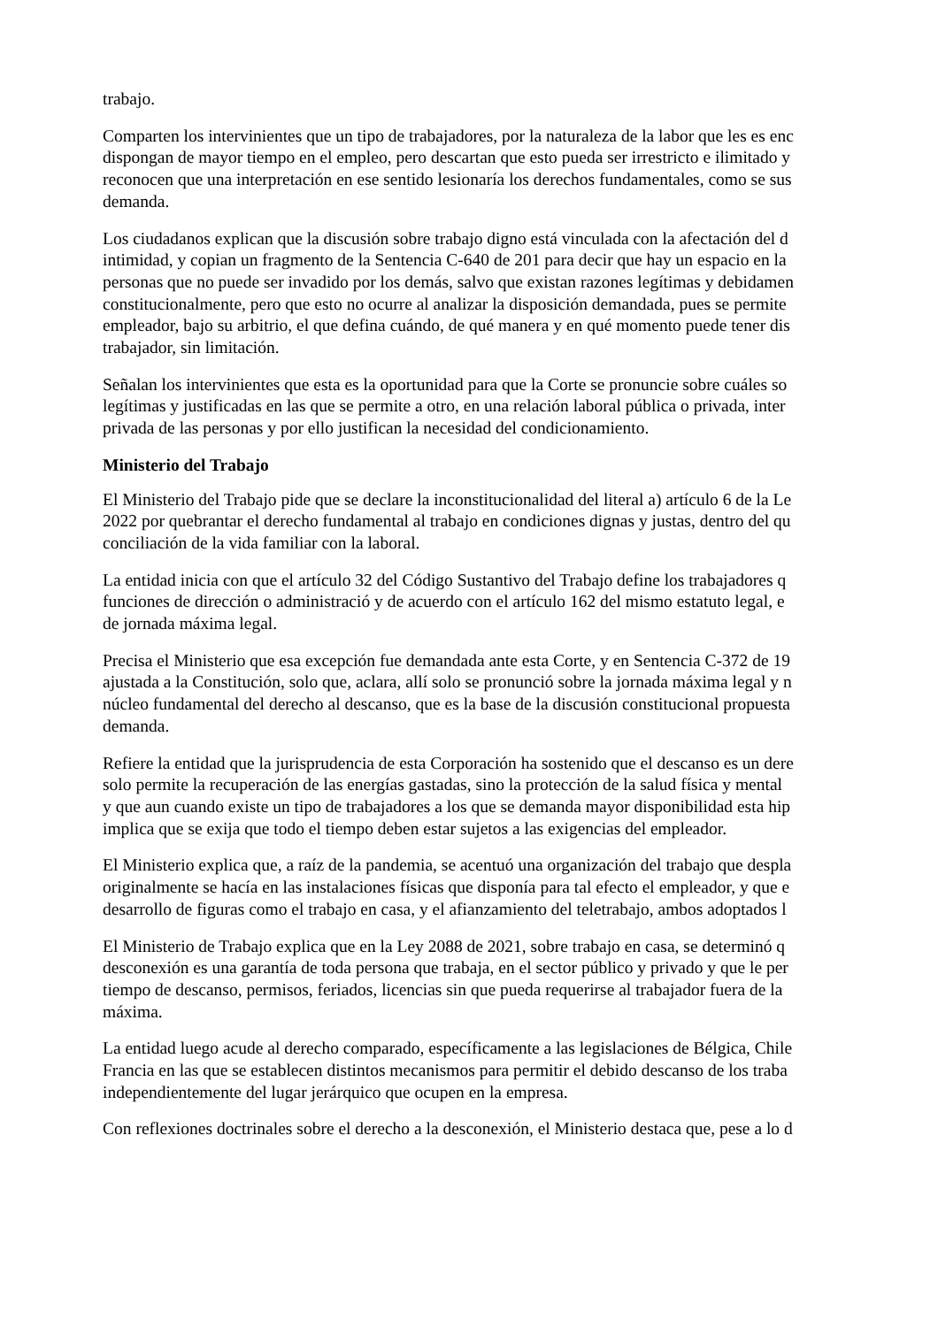trabajo.
Comparten los intervinientes que un tipo de trabajadores, por la naturaleza de la labor que les es enc
dispongan de mayor tiempo en el empleo, pero descartan que esto pueda ser irrestricto e ilimitado y
reconocen que una interpretación en ese sentido lesionaría los derechos fundamentales, como se sus
demanda.
Los ciudadanos explican que la discusión sobre trabajo digno está vinculada con la afectación del d
intimidad, y copian un fragmento de la Sentencia C-640 de 201 para decir que hay un espacio en la
personas que no puede ser invadido por los demás, salvo que existan razones legítimas y debidamen
constitucionalmente, pero que esto no ocurre al analizar la disposición demandada, pues se permite
empleador, bajo su arbitrio, el que defina cuándo, de qué manera y en qué momento puede tener dis
trabajador, sin limitación.
Señalan los intervinientes que esta es la oportunidad para que la Corte se pronuncie sobre cuáles so
legítimas y justificadas en las que se permite a otro, en una relación laboral pública o privada, inter
privada de las personas y por ello justifican la necesidad del condicionamiento.
Ministerio del Trabajo
El Ministerio del Trabajo pide que se declare la inconstitucionalidad del literal a) artículo 6 de la Le
2022 por quebrantar el derecho fundamental al trabajo en condiciones dignas y justas, dentro del qu
conciliación de la vida familiar con la laboral.
La entidad inicia con que el artículo 32 del Código Sustantivo del Trabajo define los trabajadores q
funciones de dirección o administració y de acuerdo con el artículo 162 del mismo estatuto legal, e
de jornada máxima legal.
Precisa el Ministerio que esa excepción fue demandada ante esta Corte, y en Sentencia C-372 de 19
ajustada a la Constitución, solo que, aclara, allí solo se pronunció sobre la jornada máxima legal y n
núcleo fundamental del derecho al descanso, que es la base de la discusión constitucional propuesta
demanda.
Refiere la entidad que la jurisprudencia de esta Corporación ha sostenido que el descanso es un dere
solo permite la recuperación de las energías gastadas, sino la protección de la salud física y mental
y que aun cuando existe un tipo de trabajadores a los que se demanda mayor disponibilidad esta hip
implica que se exija que todo el tiempo deben estar sujetos a las exigencias del empleador.
El Ministerio explica que, a raíz de la pandemia, se acentuó una organización del trabajo que despla
originalmente se hacía en las instalaciones físicas que disponía para tal efecto el empleador, y que e
desarrollo de figuras como el trabajo en casa, y el afianzamiento del teletrabajo, ambos adoptados l
El Ministerio de Trabajo explica que en la Ley 2088 de 2021, sobre trabajo en casa, se determinó q
desconexión es una garantía de toda persona que trabaja, en el sector público y privado y que le per
tiempo de descanso, permisos, feriados, licencias sin que pueda requerirse al trabajador fuera de la
máxima.
La entidad luego acude al derecho comparado, específicamente a las legislaciones de Bélgica, Chile
Francia en las que se establecen distintos mecanismos para permitir el debido descanso de los traba
independientemente del lugar jerárquico que ocupen en la empresa.
Con reflexiones doctrinales sobre el derecho a la desconexión, el Ministerio destaca que, pese a lo d